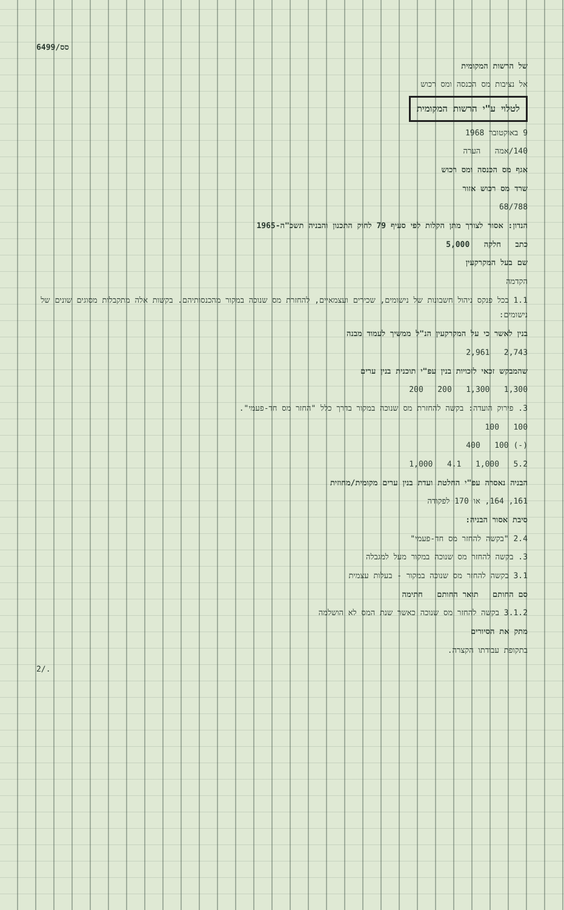6499/סס
של הרשות המקומית
אל נציבות מס הכנסה ומס רכוש
לטלוי ע"י הרשות המקומית
9 באוקטובר 1968
140/אמה הערה
אגף מס הכנסה ומס רכוש
שרד מס רכוש אזור
68/788
הנדון: אסור לצורך מתן הקלות לפי סעיף 79 לחוק התכנון והבניה תשכ"ה-1965
כתב חלקה 5,000
שם בעל המקרקעין
הקדמה
1.1 בכל פנקס ניהול חשבונות של נישומים, שכירים ועצמאיים, להחזרת מס שנוכה במקור מהכנסותיהם. בקשות אלה מתקבלות מסוגים שונים של נישומים:
בנין לאשר כי על המקרקעין הנ"ל ממשיך לעמוד מבנה
2,743 2,961
שהמבקש זכאי לזכויות בנין עפ"י תוכנית בנין ערים
1,300 1,300 200 200
3. פירוק הועדה: בקשה להחזרת מס שנוכה במקור בדרך כלל "החזר מס חד-פעמי".
100 100
(-) 100 400
5.2 1,000 4.1 1,000
הבניה נאסרה עפ"י החלטת ועדת בנין ערים מקומית/מחוזית
161, 164, או 170 לפקודה
סיבת אסור הבניה:
2.4 "בקשה להחזר מס חד-פעמי"
3. בקשה להחזר מס שנוכה במקור מעל למגבלה
3.1 בקשה להחזר מס שנוכה במקור - בעלות עצמית
סם החותם תואר החותם חתימה
3.1.2 בקשה להחזר מס שנוכה כאשר שנת המס לא הושלמה
מתק את הסיורים
בתקופת עבודתו הקצרה.
2/.